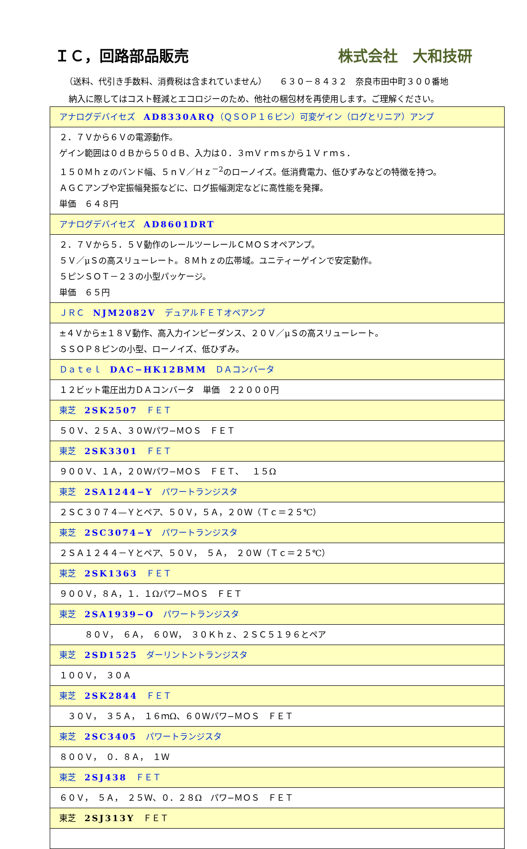ＩＣ，回路部品販売 株式会社　大和技研
（送料、代引き手数料、消費税は含まれていません）　　６３０－８４３２　奈良市田中町３００番地
納入に際してはコスト軽減とエコロジーのため、他社の梱包材を再使用します。ご理解ください。
| アナログデバイセズ AD8330ARQ （ＱＳＯＰ１６ピン）可変ゲイン（ログとリニア）アンプ |
| ２．７Ｖから６Ｖの電源動作。 ゲイン範囲は０ｄＢから５０ｄＢ、入力は０．３ｍＶｒｍｓから１Ｖｒｍｓ． １５０Ｍｈｚのバンド幅、５ｎＶ／Ｈｚ<sup>－2</sup>のローノイズ。低消費電力、低ひずみなどの特徴を持つ。 ＡＧＣアンプや定振幅発振などに、ログ振幅測定などに高性能を発揮。 単価 ６４８円 |
| アナログデバイセズ AD8601DRT |
| ２．７Ｖから５．５Ｖ動作のレールツーレールＣＭＯＳオペアンプ。 ５Ｖ／μＳの高スリューレート。８Ｍｈｚの広帯域。ユニティーゲインで安定動作。 ５ピンＳＯＴ－２３の小型パッケージ。 単価 ６５円 |
| ＪＲＣ NJM2082V デュアルＦＥＴオペアンプ |
| ±４Ｖから±１８Ｖ動作、高入力インピーダンス、２０Ｖ／μＳの高スリューレート。 ＳＳＯＰ８ピンの小型、ローノイズ、低ひずみ。 |
| Ｄａｔｅｌ DAC−HK12BMM ＤＡコンバータ |
| １２ビット電圧出力ＤＡコンバータ 単価 ２２０００円 |
| 東芝 2SK2507 ＦＥＴ |
| ５０Ｖ、２５Ａ、３０Ｗパワ−ＭＯＳ ＦＥＴ |
| 東芝 2SK3301 ＦＥＴ |
| ９００Ｖ、１Ａ，２０Ｗパワ−ＭＯＳ ＦＥＴ、 １５Ω |
| 東芝 2SA1244−Y パワートランジスタ |
| ２ＳＣ３０７４—Ｙとペア、５０Ｖ，５Ａ，２０Ｗ（Ｔｃ＝２５℃） |
| 東芝 2SC3074−Y パワートランジスタ |
| ２ＳＡ１２４４－Ｙとペア、５０Ｖ， ５Ａ， ２０Ｗ（Ｔｃ＝２５℃） |
| 東芝 2SK1363 ＦＥＴ |
| ９００Ｖ，８Ａ，１．１Ωパワ−ＭＯＳ ＦＥＴ |
| 東芝 2SA1939−O パワートランジスタ |
| ８０Ｖ， ６Ａ， ６０Ｗ， ３０Ｋｈｚ、２ＳＣ５１９６とペア |
| 東芝 2SD1525 ダーリントントランジスタ |
| １００Ｖ， ３０Ａ |
| 東芝 2SK2844 ＦＥＴ |
| ３０Ｖ， ３５Ａ， １６ｍΩ、６０Ｗパワ−ＭＯＳ ＦＥＴ |
| 東芝 2SC3405 パワートランジスタ |
| ８００Ｖ， ０．８Ａ， １Ｗ |
| 東芝 2SJ438 ＦＥＴ |
| ６０Ｖ， ５Ａ， ２５Ｗ、０．２８Ω パワ−ＭＯＳ ＦＥＴ |
| 東芝 2SJ313Y ＦＥＴ |